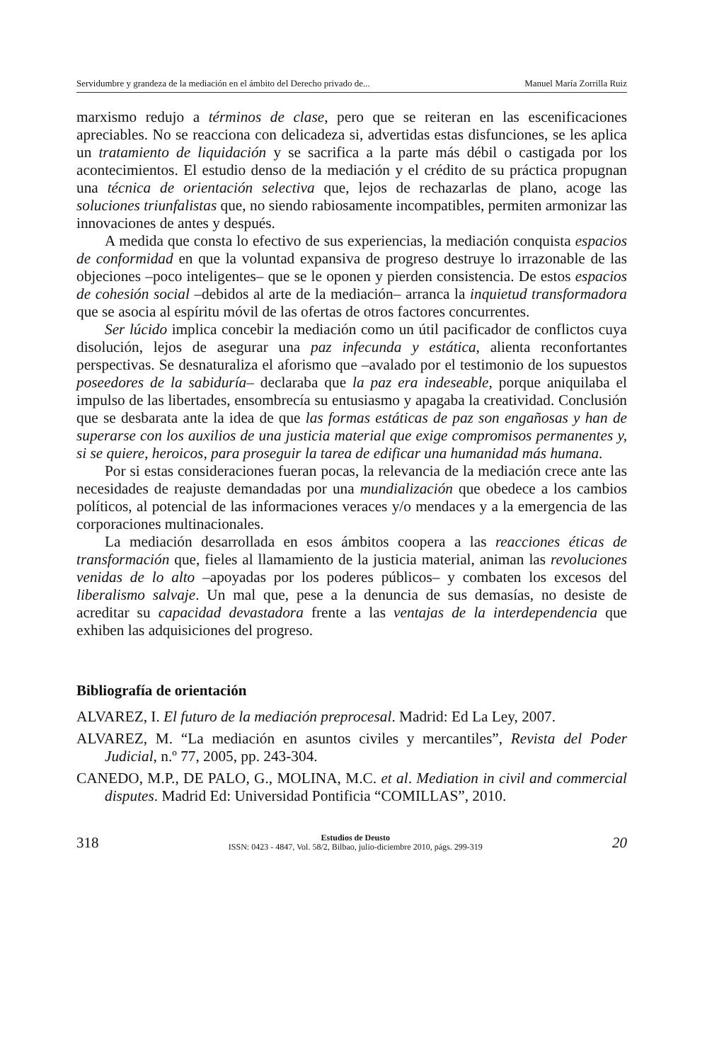Servidumbre y grandeza de la mediación en el ámbito del Derecho privado de... Manuel María Zorrilla Ruiz
marxismo redujo a términos de clase, pero que se reiteran en las escenificaciones apreciables. No se reacciona con delicadeza si, advertidas estas disfunciones, se les aplica un tratamiento de liquidación y se sacrifica a la parte más débil o castigada por los acontecimientos. El estudio denso de la mediación y el crédito de su práctica propugnan una técnica de orientación selectiva que, lejos de rechazarlas de plano, acoge las soluciones triunfalistas que, no siendo rabiosamente incompatibles, permiten armonizar las innovaciones de antes y después.
A medida que consta lo efectivo de sus experiencias, la mediación conquista espacios de conformidad en que la voluntad expansiva de progreso destruye lo irrazonable de las objeciones –poco inteligentes– que se le oponen y pierden consistencia. De estos espacios de cohesión social –debidos al arte de la mediación– arranca la inquietud transformadora que se asocia al espíritu móvil de las ofertas de otros factores concurrentes.
Ser lúcido implica concebir la mediación como un útil pacificador de conflictos cuya disolución, lejos de asegurar una paz infecunda y estática, alienta reconfortantes perspectivas. Se desnaturaliza el aforismo que –avalado por el testimonio de los supuestos poseedores de la sabiduría– declaraba que la paz era indeseable, porque aniquilaba el impulso de las libertades, ensombrecía su entusiasmo y apagaba la creatividad. Conclusión que se desbarata ante la idea de que las formas estáticas de paz son engañosas y han de superarse con los auxilios de una justicia material que exige compromisos permanentes y, si se quiere, heroicos, para proseguir la tarea de edificar una humanidad más humana.
Por si estas consideraciones fueran pocas, la relevancia de la mediación crece ante las necesidades de reajuste demandadas por una mundialización que obedece a los cambios políticos, al potencial de las informaciones veraces y/o mendaces y a la emergencia de las corporaciones multinacionales.
La mediación desarrollada en esos ámbitos coopera a las reacciones éticas de transformación que, fieles al llamamiento de la justicia material, animan las revoluciones venidas de lo alto –apoyadas por los poderes públicos– y combaten los excesos del liberalismo salvaje. Un mal que, pese a la denuncia de sus demasías, no desiste de acreditar su capacidad devastadora frente a las ventajas de la interdependencia que exhiben las adquisiciones del progreso.
Bibliografía de orientación
ALVAREZ, I. El futuro de la mediación preprocesal. Madrid: Ed La Ley, 2007.
ALVAREZ, M. “La mediación en asuntos civiles y mercantiles”, Revista del Poder Judicial, n.º 77, 2005, pp. 243-304.
CANEDO, M.P., DE PALO, G., MOLINA, M.C. et al. Mediation in civil and commercial disputes. Madrid Ed: Universidad Pontificia “COMILLAS”, 2010.
318
Estudios de Deusto
ISSN: 0423 - 4847, Vol. 58/2, Bilbao, julio-diciembre 2010, págs. 299-319
20